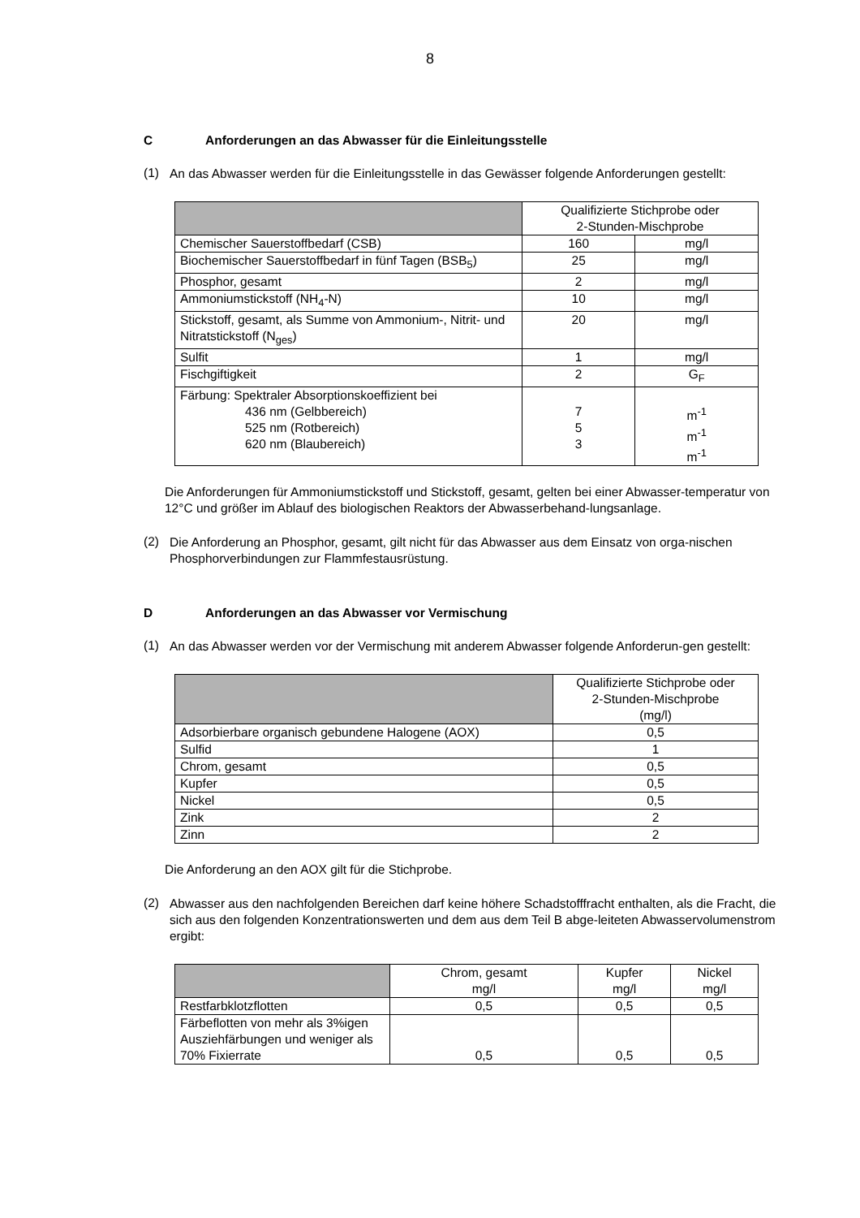8
C Anforderungen an das Abwasser für die Einleitungsstelle
(1)
An das Abwasser werden für die Einleitungsstelle in das Gewässer folgende Anforderungen gestellt:
| | Qualifizierte Stichprobe oder 2-Stunden-Mischprobe | |
| Chemischer Sauerstoffbedarf (CSB) | 160 | mg/l |
| Biochemischer Sauerstoffbedarf in fünf Tagen (BSB<sub>5</sub>) | 25 | mg/l |
| Phosphor, gesamt | 2 | mg/l |
| Ammoniumstickstoff (NH<sub>4</sub>-N) | 10 | mg/l |
| Stickstoff, gesamt, als Summe von Ammonium-, Nitrit- und Nitratstickstoff (N<sub>ges</sub>) | 20 | mg/l |
| Sulfit | 1 | mg/l |
| Fischgiftigkeit | 2 | G<sub>F</sub> |
| Färbung: Spektraler Absorptionskoeffizient bei 436 nm (Gelbbereich) 525 nm (Rotbereich) 620 nm (Blaubereich) | 7 5 3 | m<sup>-1</sup> m<sup>-1</sup> m<sup>-1</sup> |
Die Anforderungen für Ammoniumstickstoff und Stickstoff, gesamt, gelten bei einer Abwasser-temperatur von 12°C und größer im Ablauf des biologischen Reaktors der Abwasserbehand-lungsanlage.
(2)
Die Anforderung an Phosphor, gesamt, gilt nicht für das Abwasser aus dem Einsatz von orga-nischen Phosphorverbindungen zur Flammfestausrüstung.
D Anforderungen an das Abwasser vor Vermischung
(1)
An das Abwasser werden vor der Vermischung mit anderem Abwasser folgende Anforderun-gen gestellt:
| | Qualifizierte Stichprobe oder 2-Stunden-Mischprobe (mg/l) |
| Adsorbierbare organisch gebundene Halogene (AOX) | 0,5 |
| Sulfid | 1 |
| Chrom, gesamt | 0,5 |
| Kupfer | 0,5 |
| Nickel | 0,5 |
| Zink | 2 |
| Zinn | 2 |
Die Anforderung an den AOX gilt für die Stichprobe.
(2)
Abwasser aus den nachfolgenden Bereichen darf keine höhere Schadstofffracht enthalten, als die Fracht, die sich aus den folgenden Konzentrationswerten und dem aus dem Teil B abge-leiteten Abwasservolumenstrom ergibt:
| | Chrom, gesamt mg/l | Kupfer mg/l | Nickel mg/l |
| Restfarbklotzflotten | 0,5 | 0,5 | 0,5 |
| Färbeflotten von mehr als 3%igen Ausziehfärbungen und weniger als 70% Fixierrate | 0,5 | 0,5 | 0,5 |